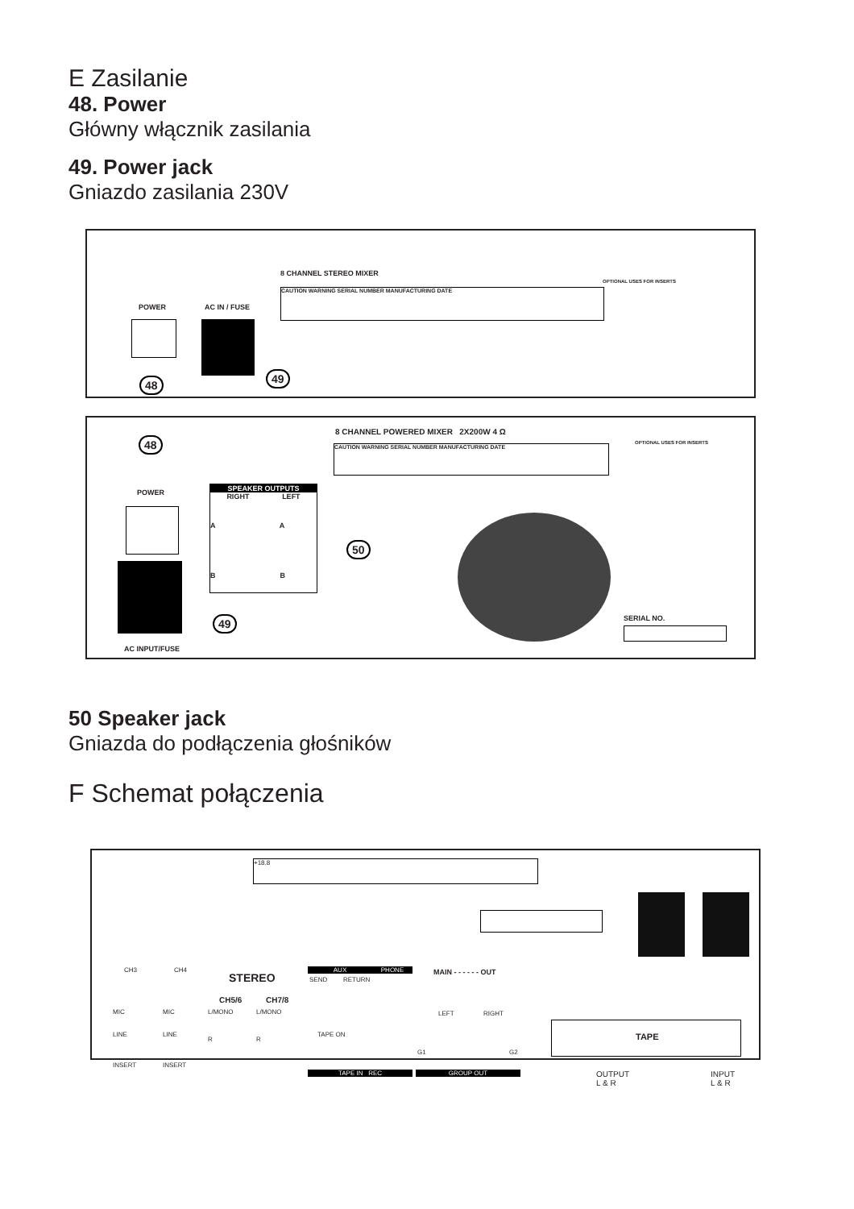E Zasilanie
48. Power
Główny włącznik zasilania
49. Power jack
Gniazdo zasilania 230V
8 CHANNEL STEREO MIXER
POWER AC IN / FUSE
CAUTION WARNING SERIAL NUMBER MANUFACTURING DATE
OPTIONAL USES FOR INSERTS
48 49
8 CHANNEL POWERED MIXER 2X200W 4 Ω
CAUTION WARNING SERIAL NUMBER MANUFACTURING DATE
OPTIONAL USES FOR INSERTS
48
POWER
AC INPUT/FUSE
SPEAKER OUTPUTS
RIGHT LEFT
A A
B B
50
49 SERIAL NO.
50 Speaker jack
Gniazda do podłączenia głośników
F Schemat połączenia
+18.8
CH3 CH4
STEREO
CH5/6 CH7/8
MIC
LINE
INSERT
MIC
LINE
INSERT
L/MONO
R
L/MONO
R
AUX
SEND RETURN
PHONE
TAPE ON
TAPE IN REC
MAIN - - - - - - OUT
LEFT RIGHT
G1 G2
GROUP OUT
TAPE
OUTPUT
L & R
INPUT
L & R